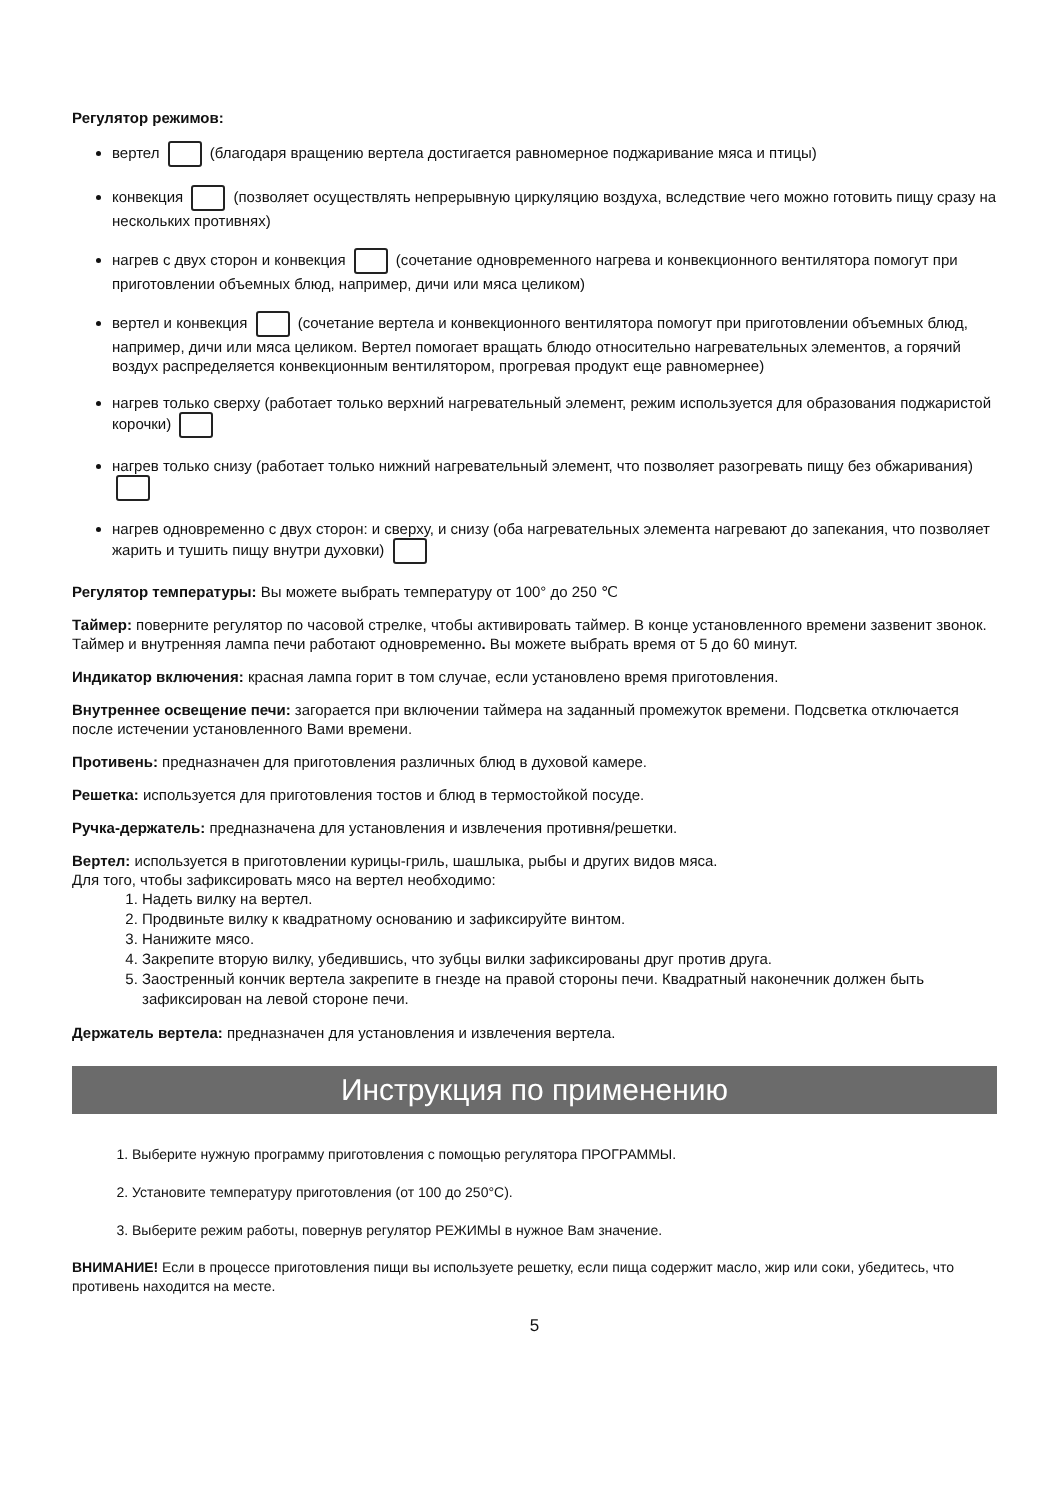Регулятор режимов:
вертел (благодаря вращению вертела достигается равномерное поджаривание мяса и птицы)
конвекция (позволяет осуществлять непрерывную циркуляцию воздуха, вследствие чего можно готовить пищу сразу на нескольких противнях)
нагрев с двух сторон и конвекция (сочетание одновременного нагрева и конвекционного вентилятора помогут при приготовлении объемных блюд, например, дичи или мяса целиком)
вертел и конвекция (сочетание вертела и конвекционного вентилятора помогут при приготовлении объемных блюд, например, дичи или мяса целиком. Вертел помогает вращать блюдо относительно нагревательных элементов, а горячий воздух распределяется конвекционным вентилятором, прогревая продукт еще равномернее)
нагрев только сверху (работает только верхний нагревательный элемент, режим используется для образования поджаристой корочки)
нагрев только снизу (работает только нижний нагревательный элемент, что позволяет разогревать пищу без обжаривания)
нагрев одновременно с двух сторон: и сверху, и снизу (оба нагревательных элемента нагревают до запекания, что позволяет жарить и тушить пищу внутри духовки)
Регулятор температуры: Вы можете выбрать температуру от 100° до 250 ℃
Таймер: поверните регулятор по часовой стрелке, чтобы активировать таймер. В конце установленного времени зазвенит звонок. Таймер и внутренняя лампа печи работают одновременно. Вы можете выбрать время от 5 до 60 минут.
Индикатор включения: красная лампа горит в том случае, если установлено время приготовления.
Внутреннее освещение печи: загорается при включении таймера на заданный промежуток времени. Подсветка отключается после истечении установленного Вами времени.
Противень: предназначен для приготовления различных блюд в духовой камере.
Решетка: используется для приготовления тостов и блюд в термостойкой посуде.
Ручка-держатель: предназначена для установления и извлечения противня/решетки.
Вертел: используется в приготовлении курицы-гриль, шашлыка, рыбы и других видов мяса.
Для того, чтобы зафиксировать мясо на вертел необходимо:
1. Надеть вилку на вертел.
2. Продвиньте вилку к квадратному основанию и зафиксируйте винтом.
3. Нанижите мясо.
4. Закрепите вторую вилку, убедившись, что зубцы вилки зафиксированы друг против друга.
5. Заостренный кончик вертела закрепите в гнезде на правой стороны печи. Квадратный наконечник должен быть зафиксирован на левой стороне печи.
Держатель вертела: предназначен для установления и извлечения вертела.
Инструкция по применению
1. Выберите нужную программу приготовления с помощью регулятора ПРОГРАММЫ.
2. Установите температуру приготовления (от 100 до 250°C).
3. Выберите режим работы, повернув регулятор РЕЖИМЫ в нужное Вам значение.
ВНИМАНИЕ! Если в процессе приготовления пищи вы используете решетку, если пища содержит масло, жир или соки, убедитесь, что противень находится на месте.
5